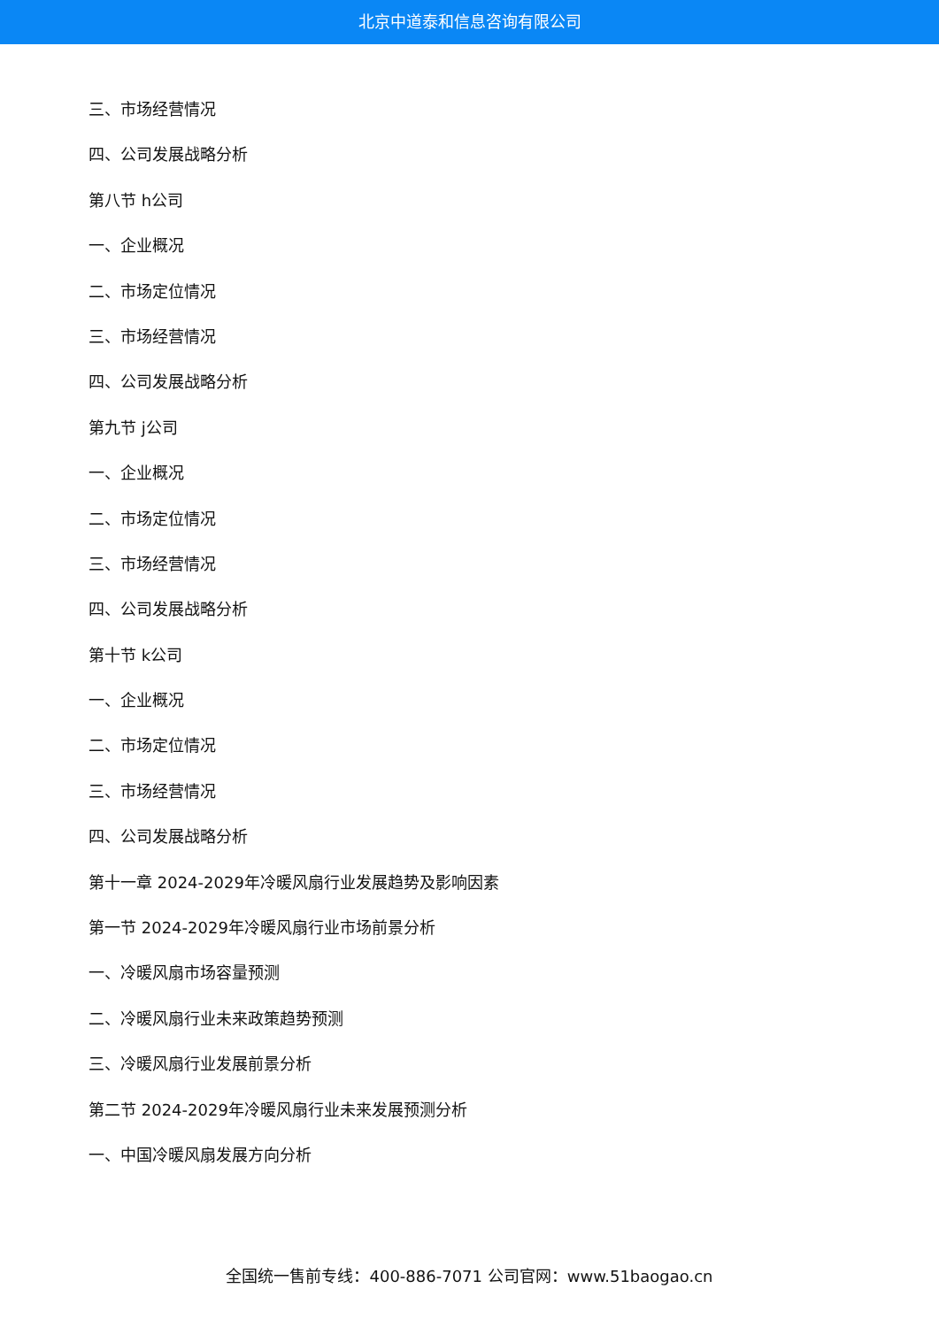北京中道泰和信息咨询有限公司
三、市场经营情况
四、公司发展战略分析
第八节 h公司
一、企业概况
二、市场定位情况
三、市场经营情况
四、公司发展战略分析
第九节 j公司
一、企业概况
二、市场定位情况
三、市场经营情况
四、公司发展战略分析
第十节 k公司
一、企业概况
二、市场定位情况
三、市场经营情况
四、公司发展战略分析
第十一章 2024-2029年冷暖风扇行业发展趋势及影响因素
第一节 2024-2029年冷暖风扇行业市场前景分析
一、冷暖风扇市场容量预测
二、冷暖风扇行业未来政策趋势预测
三、冷暖风扇行业发展前景分析
第二节 2024-2029年冷暖风扇行业未来发展预测分析
一、中国冷暖风扇发展方向分析
全国统一售前专线：400-886-7071 公司官网：www.51baogao.cn